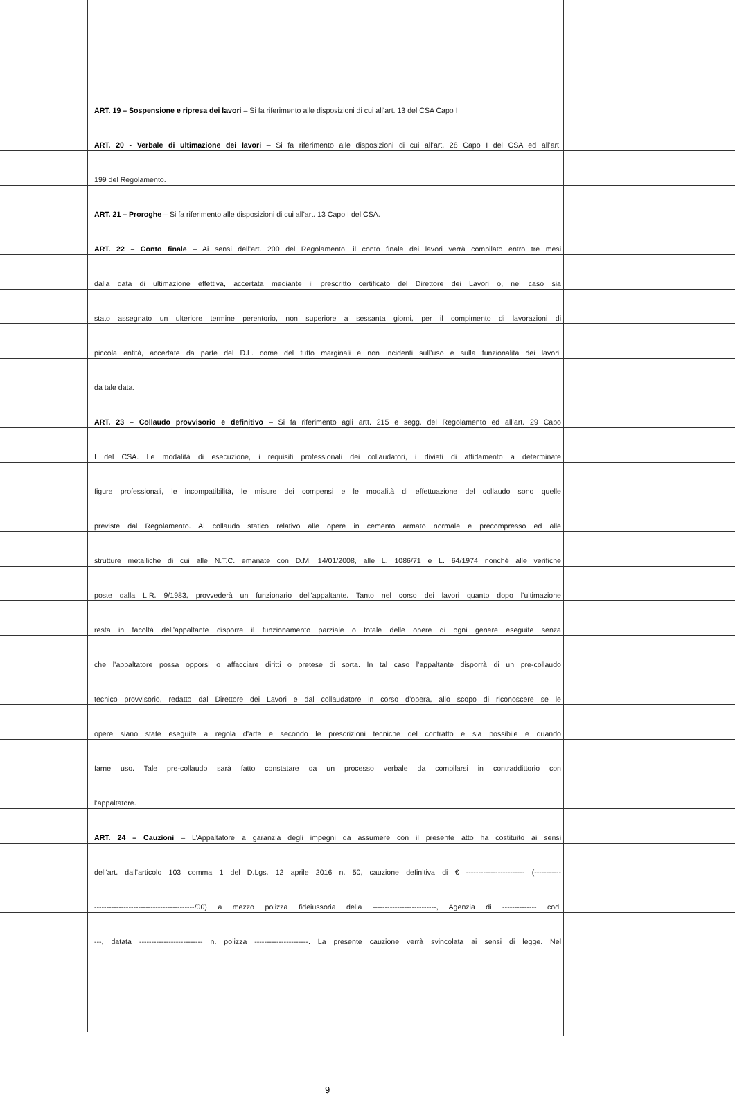ART. 19 – Sospensione e ripresa dei lavori – Si fa riferimento alle disposizioni di cui all’art. 13 del CSA Capo I
ART. 20 - Verbale di ultimazione dei lavori – Si fa riferimento alle disposizioni di cui all’art. 28 Capo I del CSA ed all’art.
199 del Regolamento.
ART. 21 – Proroghe – Si fa riferimento alle disposizioni di cui all’art. 13 Capo I del CSA.
ART. 22 – Conto finale – Ai sensi dell’art. 200 del Regolamento, il conto finale dei lavori verrà compilato entro tre mesi
dalla data di ultimazione effettiva, accertata mediante il prescritto certificato del Direttore dei Lavori o, nel caso sia
stato assegnato un ulteriore termine perentorio, non superiore a sessanta giorni, per il compimento di lavorazioni di
piccola entità, accertate da parte del D.L. come del tutto marginali e non incidenti sull’uso e sulla funzionalità dei lavori,
da tale data.
ART. 23 – Collaudo provvisorio e definitivo – Si fa riferimento agli artt. 215 e segg. del Regolamento ed all’art. 29 Capo
I del CSA. Le modalità di esecuzione, i requisiti professionali dei collaudatori, i divieti di affidamento a determinate
figure professionali, le incompatibilità, le misure dei compensi e le modalità di effettuazione del collaudo sono quelle
previste dal Regolamento. Al collaudo statico relativo alle opere in cemento armato normale e precompresso ed alle
strutture metalliche di cui alle N.T.C. emanate con D.M. 14/01/2008, alle L. 1086/71 e L. 64/1974 nonché alle verifiche
poste dalla L.R. 9/1983, provvederà un funzionario dell’appaltante. Tanto nel corso dei lavori quanto dopo l’ultimazione
resta in facoltà dell’appaltante disporre il funzionamento parziale o totale delle opere di ogni genere eseguite senza
che l’appaltatore possa opporsi o affacciare diritti o pretese di sorta. In tal caso l’appaltante disporrà di un pre-collaudo
tecnico provvisorio, redatto dal Direttore dei Lavori e dal collaudatore in corso d’opera, allo scopo di riconoscere se le
opere siano state eseguite a regola d’arte e secondo le prescrizioni tecniche del contratto e sia possibile e quando
farne uso. Tale pre-collaudo sarà fatto constatare da un processo verbale da compilarsi in contraddittorio con
l’appaltatore.
ART. 24 – Cauzioni – L’Appaltatore a garanzia degli impegni da assumere con il presente atto ha costituito ai sensi
dell’art. dall’articolo 103 comma 1 del D.Lgs. 12 aprile 2016 n. 50, cauzione definitiva di € ------------------------ (-----------
-----------------------------------------/00) a mezzo polizza fideiussoria della --------------------------, Agenzia di -------------- cod.
---, datata -------------------------- n. polizza ----------------------. La presente cauzione verrà svincolata ai sensi di legge. Nel
9